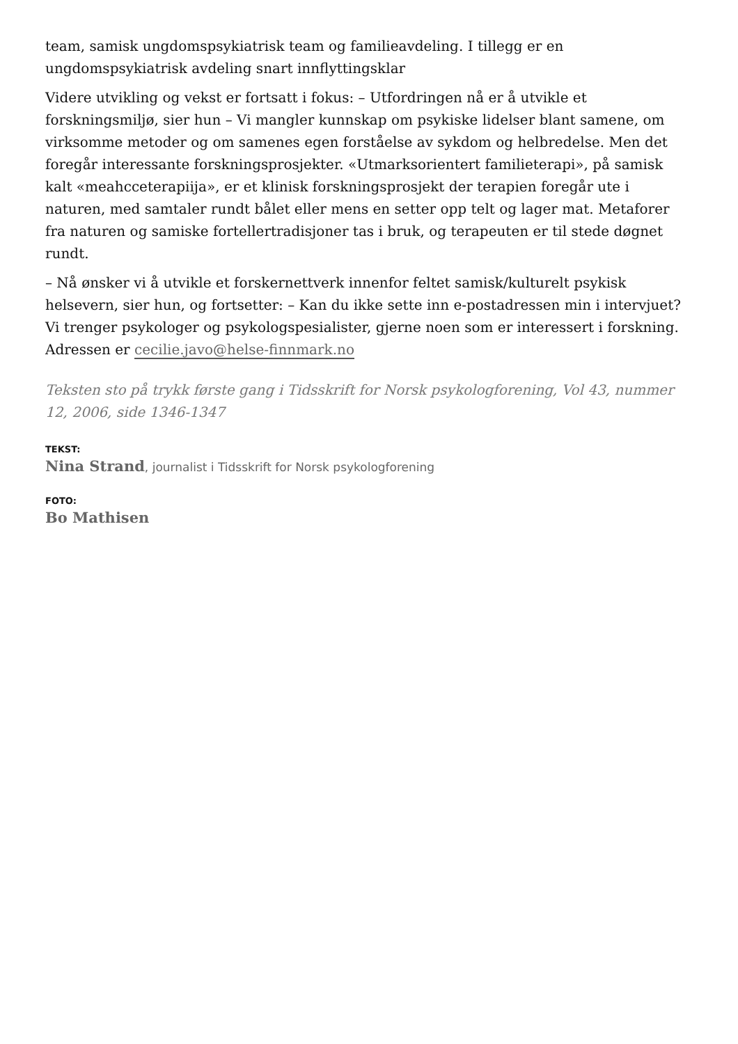team, samisk ungdomspsykiatrisk team og familieavdeling. I tillegg er en ungdomspsykiatrisk avdeling snart innflyttingsklar
Videre utvikling og vekst er fortsatt i fokus: – Utfordringen nå er å utvikle et forskningsmiljø, sier hun – Vi mangler kunnskap om psykiske lidelser blant samene, om virksomme metoder og om samenes egen forståelse av sykdom og helbredelse. Men det foregår interessante forskningsprosjekter. «Utmarksorientert familieterapi», på samisk kalt «meahcceterapiija», er et klinisk forskningsprosjekt der terapien foregår ute i naturen, med samtaler rundt bålet eller mens en setter opp telt og lager mat. Metaforer fra naturen og samiske fortellertradisjoner tas i bruk, og terapeuten er til stede døgnet rundt.
– Nå ønsker vi å utvikle et forskernettverk innenfor feltet samisk/kulturelt psykisk helsevern, sier hun, og fortsetter: – Kan du ikke sette inn e-postadressen min i intervjuet? Vi trenger psykologer og psykologspesialister, gjerne noen som er interessert i forskning. Adressen er cecilie.javo@helse-finnmark.no
Teksten sto på trykk første gang i Tidsskrift for Norsk psykologforening, Vol 43, nummer 12, 2006, side 1346-1347
TEKST:
Nina Strand, journalist i Tidsskrift for Norsk psykologforening
FOTO:
Bo Mathisen